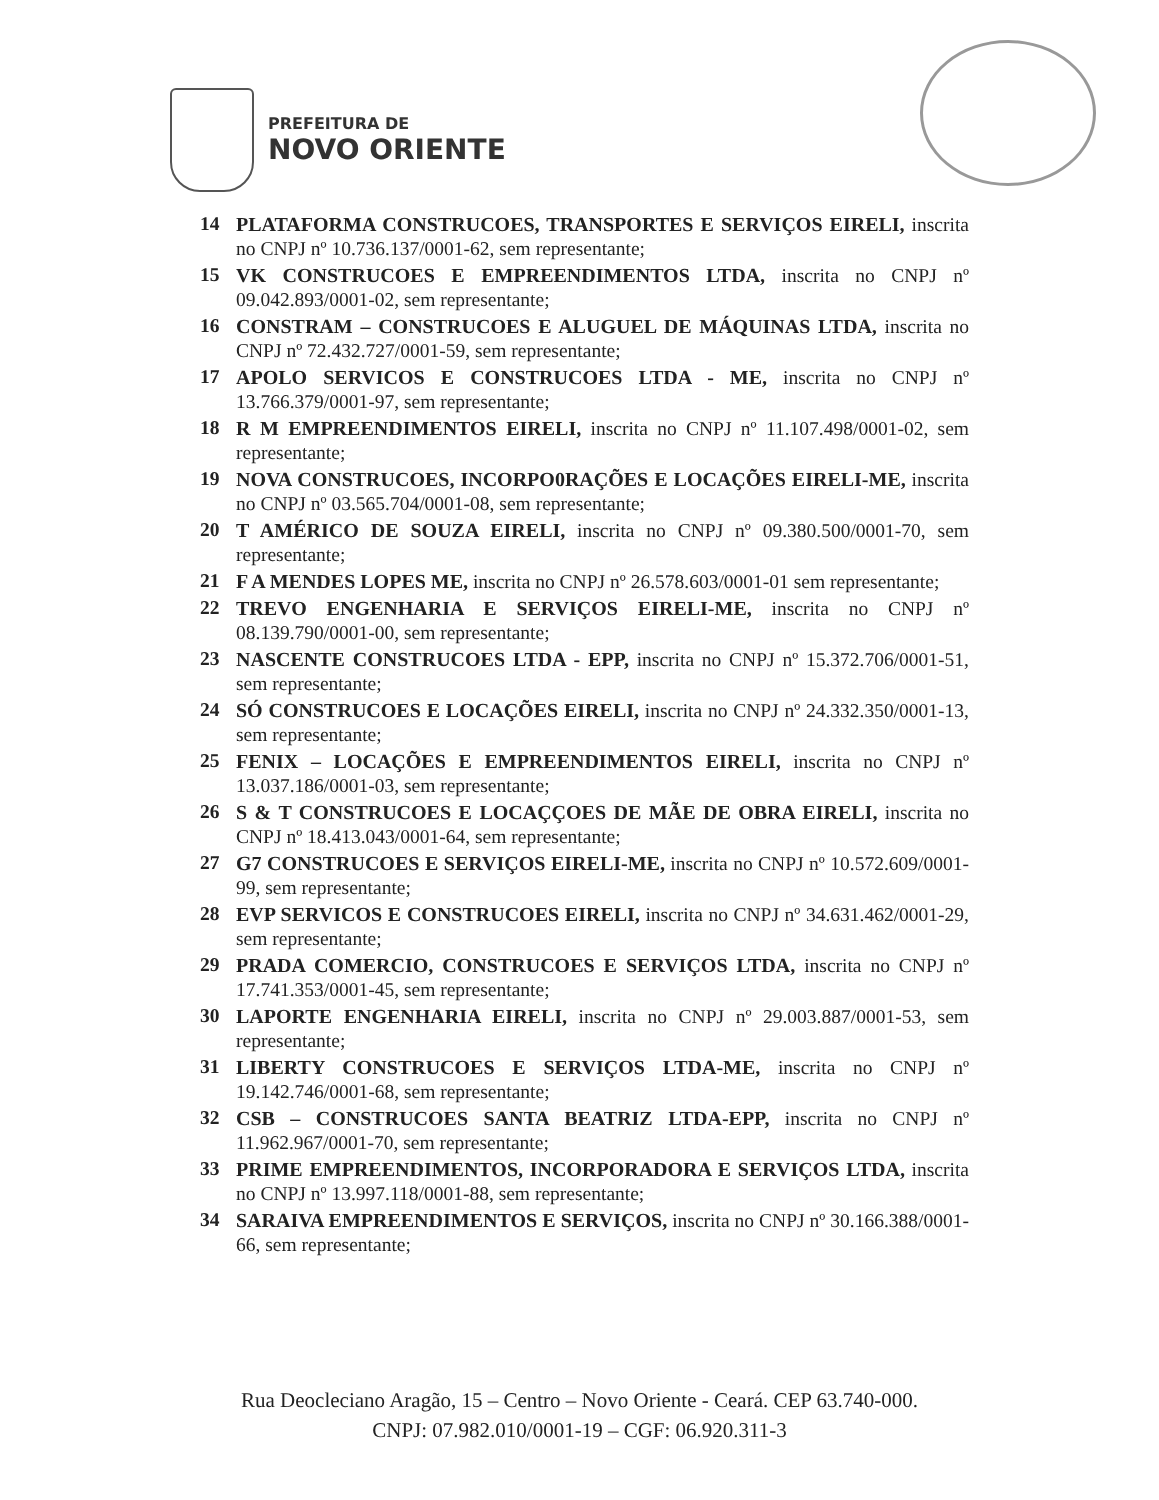PREFEITURA DE
NOVO ORIENTE
14 PLATAFORMA CONSTRUCOES, TRANSPORTES E SERVIÇOS EIRELI, inscrita no CNPJ nº 10.736.137/0001-62, sem representante;
15 VK CONSTRUCOES E EMPREENDIMENTOS LTDA, inscrita no CNPJ nº 09.042.893/0001-02, sem representante;
16 CONSTRAM – CONSTRUCOES E ALUGUEL DE MÁQUINAS LTDA, inscrita no CNPJ nº 72.432.727/0001-59, sem representante;
17 APOLO SERVICOS E CONSTRUCOES LTDA - ME, inscrita no CNPJ nº 13.766.379/0001-97, sem representante;
18 R M EMPREENDIMENTOS EIRELI, inscrita no CNPJ nº 11.107.498/0001-02, sem representante;
19 NOVA CONSTRUCOES, INCORPO0RAÇÕES E LOCAÇÕES EIRELI-ME, inscrita no CNPJ nº 03.565.704/0001-08, sem representante;
20 T AMÉRICO DE SOUZA EIRELI, inscrita no CNPJ nº 09.380.500/0001-70, sem representante;
21 F A MENDES LOPES ME, inscrita no CNPJ nº 26.578.603/0001-01 sem representante;
22 TREVO ENGENHARIA E SERVIÇOS EIRELI-ME, inscrita no CNPJ nº 08.139.790/0001-00, sem representante;
23 NASCENTE CONSTRUCOES LTDA - EPP, inscrita no CNPJ nº 15.372.706/0001-51, sem representante;
24 SÓ CONSTRUCOES E LOCAÇÕES EIRELI, inscrita no CNPJ nº 24.332.350/0001-13, sem representante;
25 FENIX – LOCAÇÕES E EMPREENDIMENTOS EIRELI, inscrita no CNPJ nº 13.037.186/0001-03, sem representante;
26 S & T CONSTRUCOES E LOCAÇÇOES DE MÃE DE OBRA EIRELI, inscrita no CNPJ nº 18.413.043/0001-64, sem representante;
27 G7 CONSTRUCOES E SERVIÇOS EIRELI-ME, inscrita no CNPJ nº 10.572.609/0001-99, sem representante;
28 EVP SERVICOS E CONSTRUCOES EIRELI, inscrita no CNPJ nº 34.631.462/0001-29, sem representante;
29 PRADA COMERCIO, CONSTRUCOES E SERVIÇOS LTDA, inscrita no CNPJ nº 17.741.353/0001-45, sem representante;
30 LAPORTE ENGENHARIA EIRELI, inscrita no CNPJ nº 29.003.887/0001-53, sem representante;
31 LIBERTY CONSTRUCOES E SERVIÇOS LTDA-ME, inscrita no CNPJ nº 19.142.746/0001-68, sem representante;
32 CSB – CONSTRUCOES SANTA BEATRIZ LTDA-EPP, inscrita no CNPJ nº 11.962.967/0001-70, sem representante;
33 PRIME EMPREENDIMENTOS, INCORPORADORA E SERVIÇOS LTDA, inscrita no CNPJ nº 13.997.118/0001-88, sem representante;
34 SARAIVA EMPREENDIMENTOS E SERVIÇOS, inscrita no CNPJ nº 30.166.388/0001-66, sem representante;
Rua Deocleciano Aragão, 15 – Centro – Novo Oriente - Ceará. CEP 63.740-000.
CNPJ: 07.982.010/0001-19 – CGF: 06.920.311-3